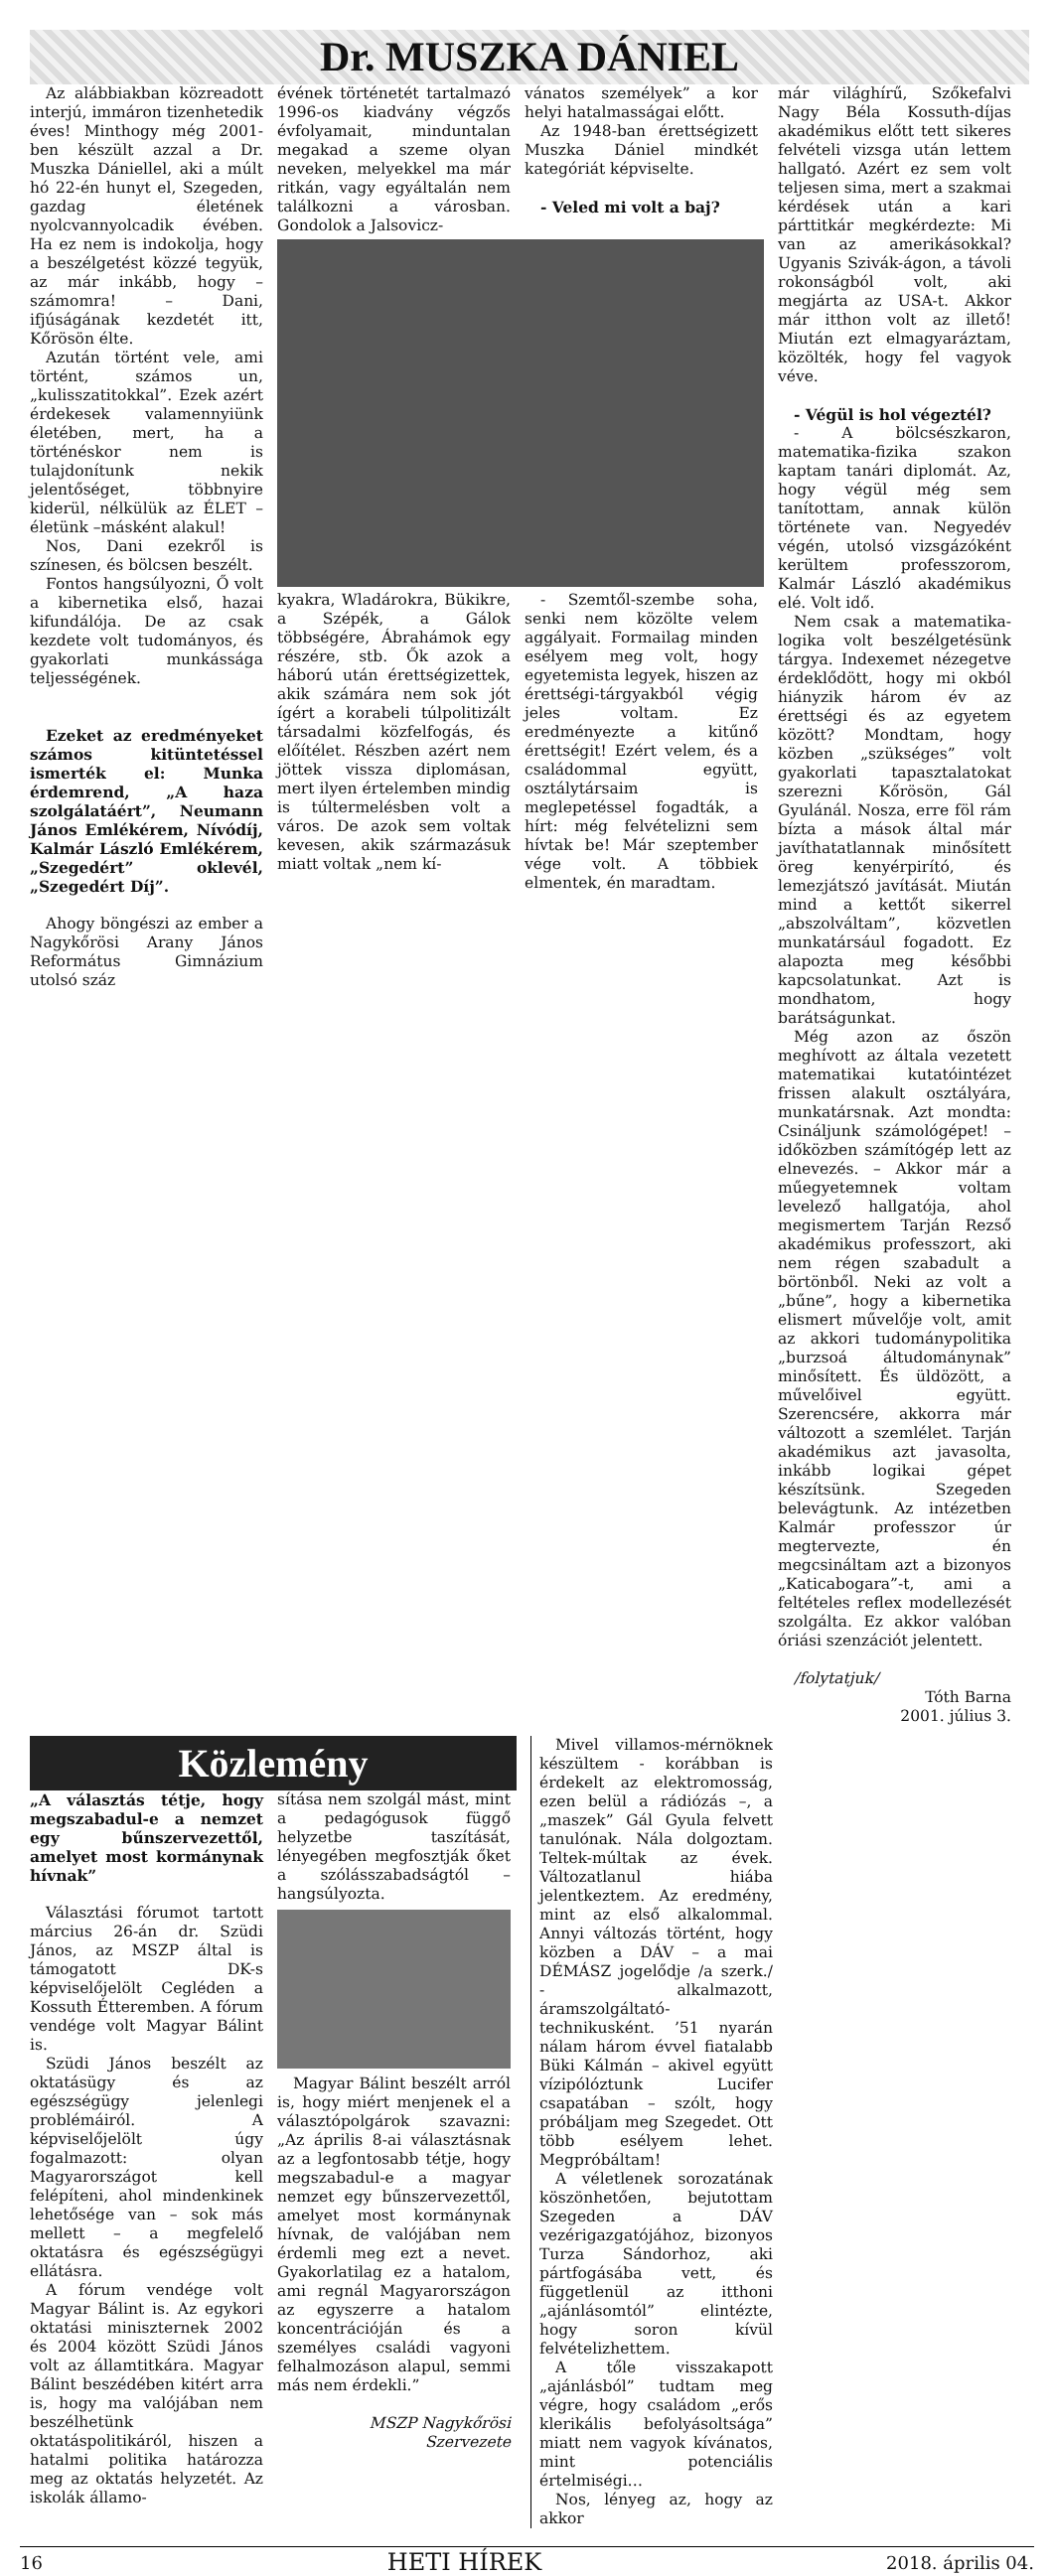Dr. MUSZKA DÁNIEL
Az alábbiakban közreadott interjú, immáron tizenhetedik éves! Minthogy még 2001-ben készült azzal a Dr. Muszka Dániellel, aki a múlt hó 22-én hunyt el, Szegeden, gazdag életének nyolcvannyolcadik évében. Ha ez nem is indokolja, hogy a beszélgetést közzé tegyük, az már inkább, hogy – számomra! – Dani, ifjúságának kezdetét itt, Kőrösön élte.
Azután történt vele, ami történt, számos un, „kulisszatitokkal”. Ezek azért érdekesek valamennyiünk életében, mert, ha a történéskor nem is tulajdonítunk nekik jelentőséget, többnyire kiderül, nélkülük az ÉLET – életünk –másként alakul!
Nos, Dani ezekről is színesen, és bölcsen beszélt.
Fontos hangsúlyozni, Ő volt a kibernetika első, hazai kifundálója. De az csak kezdete volt tudományos, és gyakorlati munkássága teljességének.
Ezeket az eredményeket számos kitüntetéssel ismerték el: Munka érdemrend, „A haza szolgálatáért”, Neumann János Emlékérem, Nívódíj, Kalmár László Emlékérem, „Szegedért” oklevél, „Szegedért Díj”.
Ahogy böngészi az ember a Nagykőrösi Arany János Református Gimnázium utolsó száz
évének történetét tartalmazó 1996-os kiadvány végzős évfolyamait, minduntalan megakad a szeme olyan neveken, melyekkel ma már ritkán, vagy egyáltalán nem találkozni a városban. Gondolok a Jalsovicz-
vánatos személyek” a kor helyi hatalmasságai előtt.
Az 1948-ban érettségizett Muszka Dániel mindkét kategóriát képviselte.
- Veled mi volt a baj?
kyakra, Wladárokra, Bükikre, a Szépék, a Gálok többségére, Ábrahámok egy részére, stb. Ők azok a háború után érettségizettek, akik számára nem sok jót ígért a korabeli túlpolitizált társadalmi közfelfogás, és előítélet. Részben azért nem jöttek vissza diplomásan, mert ilyen értelemben mindig is túltermelésben volt a város. De azok sem voltak kevesen, akik származásuk miatt voltak „nem kí-
- Szemtől-szembe soha, senki nem közölte velem aggályait. Formailag minden esélyem meg volt, hogy egyetemista legyek, hiszen az érettségi-tárgyakból végig jeles voltam. Ez eredményezte a kitűnő érettségit! Ezért velem, és a családommal együtt, osztálytársaim is meglepetéssel fogadták, a hírt: még felvételizni sem hívtak be! Már szeptember vége volt. A többiek elmentek, én maradtam.
már világhírű, Szőkefalvi Nagy Béla Kossuth-díjas akadémikus előtt tett sikeres felvételi vizsga után lettem hallgató. Azért ez sem volt teljesen sima, mert a szakmai kérdések után a kari párttitkár megkérdezte: Mi van az amerikásokkal? Ugyanis Szivák-ágon, a távoli rokonságból volt, aki megjárta az USA-t. Akkor már itthon volt az illető! Miután ezt elmagyaráztam, közölték, hogy fel vagyok véve.
- Végül is hol végeztél?
- A bölcsészkaron, matematika-fizika szakon kaptam tanári diplomát. Az, hogy végül még sem tanítottam, annak külön története van. Negyedév végén, utolsó vizsgázóként kerültem professzorom, Kalmár László akadémikus elé. Volt idő.
Nem csak a matematika-logika volt beszélgetésünk tárgya. Indexemet nézegetve érdeklődött, hogy mi okból hiányzik három év az érettségi és az egyetem között? Mondtam, hogy közben „szükséges” volt gyakorlati tapasztalatokat szerezni Kőrösön, Gál Gyulánál. Nosza, erre föl rám bízta a mások által már javíthatatlannak minősített öreg kenyérpirító, és lemezjátszó javítását. Miután mind a kettőt sikerrel „abszolváltam”, közvetlen munkatársául fogadott. Ez alapozta meg későbbi kapcsolatunkat. Azt is mondhatom, hogy barátságunkat.
Még azon az őszön meghívott az általa vezetett matematikai kutatóintézet frissen alakult osztályára, munkatársnak. Azt mondta: Csináljunk számológépet! – időközben számítógép lett az elnevezés. – Akkor már a műegyetemnek voltam levelező hallgatója, ahol megismertem Tarján Rezső akadémikus professzort, aki nem régen szabadult a börtönből. Neki az volt a „bűne”, hogy a kibernetika elismert művelője volt, amit az akkori tudománypolitika „burzsoá áltudománynak” minősített. És üldözött, a művelőivel együtt. Szerencsére, akkorra már változott a szemlélet. Tarján akadémikus azt javasolta, inkább logikai gépet készítsünk. Szegeden belevágtunk. Az intézetben Kalmár professzor úr megtervezte, én megcsináltam azt a bizonyos „Katicabogara”-t, ami a feltételes reflex modellezését szolgálta. Ez akkor valóban óriási szenzációt jelentett.
/folytatjuk/
Tóth Barna
2001. július 3.
Közlemény
„A választás tétje, hogy megszabadul-e a nemzet egy bűnszervezettől, amelyet most kormánynak hívnak”
Választási fórumot tartott március 26-án dr. Szüdi János, az MSZP által is támogatott DK-s képviselőjelölt Cegléden a Kossuth Étteremben. A fórum vendége volt Magyar Bálint is.
Szüdi János beszélt az oktatásügy és az egészségügy jelenlegi problémáiról. A képviselőjelölt úgy fogalmazott: olyan Magyarországot kell felépíteni, ahol mindenkinek lehetősége van – sok más mellett – a megfelelő oktatásra és egészségügyi ellátásra.
A fórum vendége volt Magyar Bálint is. Az egykori oktatási miniszternek 2002 és 2004 között Szüdi János volt az államtitkára. Magyar Bálint beszédében kitért arra is, hogy ma valójában nem beszélhetünk oktatáspolitikáról, hiszen a hatalmi politika határozza meg az oktatás helyzetét. Az iskolák államo-
sítása nem szolgál mást, mint a pedagógusok függő helyzetbe taszítását, lényegében megfosztják őket a szólásszabadságtól – hangsúlyozta.
Magyar Bálint beszélt arról is, hogy miért menjenek el a választópolgárok szavazni: „Az április 8-ai választásnak az a legfontosabb tétje, hogy megszabadul-e a magyar nemzet egy bűnszervezettől, amelyet most kormánynak hívnak, de valójában nem érdemli meg ezt a nevet. Gyakorlatilag ez a hatalom, ami regnál Magyarországon az egyszerre a hatalom koncentrációján és a személyes családi vagyoni felhalmozáson alapul, semmi más nem érdekli.”
MSZP Nagykőrösi Szervezete
Mivel villamos-mérnöknek készültem - korábban is érdekelt az elektromosság, ezen belül a rádiózás –, a „maszek” Gál Gyula felvett tanulónak. Nála dolgoztam. Teltek-múltak az évek. Változatlanul hiába jelentkeztem. Az eredmény, mint az első alkalommal. Annyi változás történt, hogy közben a DÁV – a mai DÉMÁSZ jogelődje /a szerk./ - alkalmazott, áramszolgáltató-technikusként. ’51 nyarán nálam három évvel fiatalabb Büki Kálmán – akivel együtt vízipólóztunk Lucifer csapatában – szólt, hogy próbáljam meg Szegedet. Ott több esélyem lehet. Megpróbáltam!
A véletlenek sorozatának köszönhetően, bejutottam Szegeden a DÁV vezérigazgatójához, bizonyos Turza Sándorhoz, aki pártfogásába vett, és függetlenül az itthoni „ajánlásomtól” elintézte, hogy soron kívül felvételizhettem.
A tőle visszakapott „ajánlásból” tudtam meg végre, hogy családom „erős klerikális befolyásoltsága” miatt nem vagyok kívánatos, mint potenciális értelmiségi…
Nos, lényeg az, hogy az akkor
16 HETI HÍREK 2018. április 04.